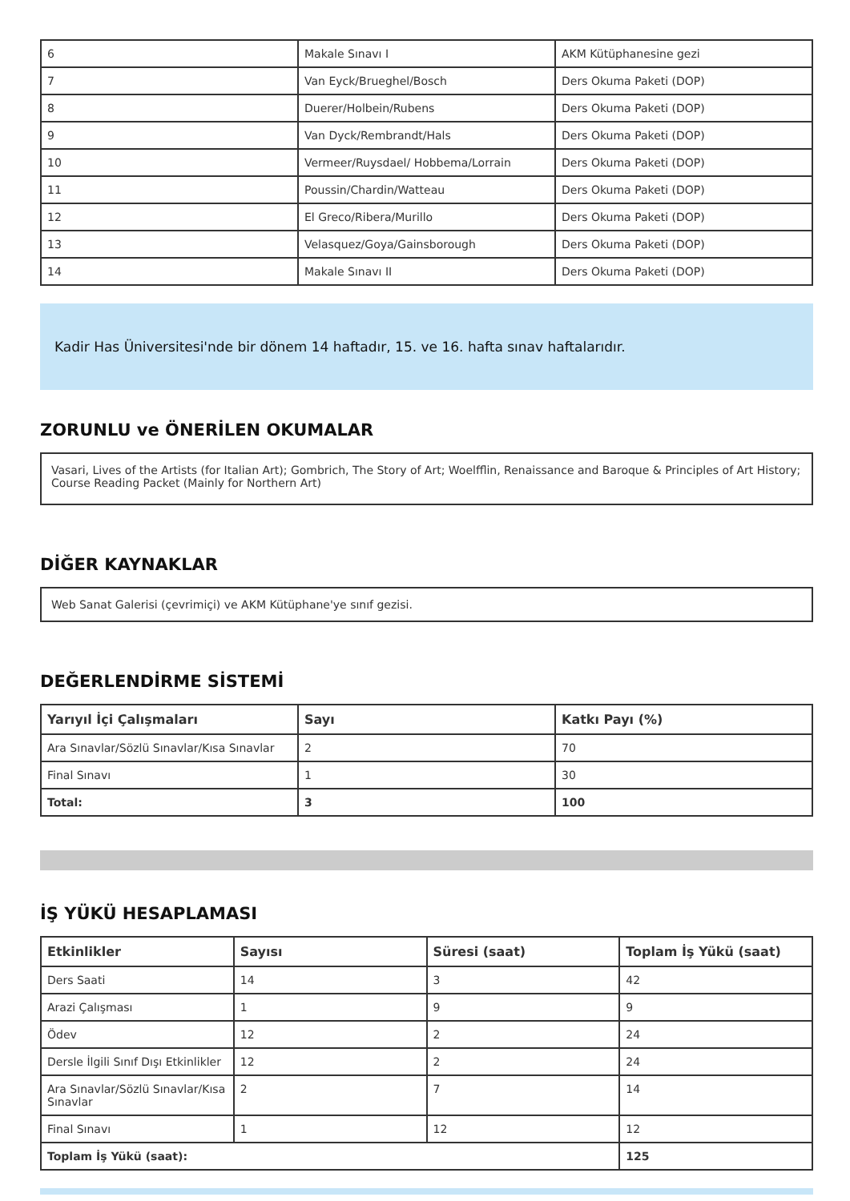| 6 | Makale Sınavı I | AKM Kütüphanesine gezi |
| 7 | Van Eyck/Brueghel/Bosch | Ders Okuma Paketi (DOP) |
| 8 | Duerer/Holbein/Rubens | Ders Okuma Paketi (DOP) |
| 9 | Van Dyck/Rembrandt/Hals | Ders Okuma Paketi (DOP) |
| 10 | Vermeer/Ruysdael/ Hobbema/Lorrain | Ders Okuma Paketi (DOP) |
| 11 | Poussin/Chardin/Watteau | Ders Okuma Paketi (DOP) |
| 12 | El Greco/Ribera/Murillo | Ders Okuma Paketi (DOP) |
| 13 | Velasquez/Goya/Gainsborough | Ders Okuma Paketi (DOP) |
| 14 | Makale Sınavı II | Ders Okuma Paketi (DOP) |
Kadir Has Üniversitesi'nde bir dönem 14 haftadır, 15. ve 16. hafta sınav haftalarıdır.
ZORUNLU ve ÖNERİLEN OKUMALAR
Vasari, Lives of the Artists (for Italian Art); Gombrich, The Story of Art; Woelfflin, Renaissance and Baroque & Principles of Art History; Course Reading Packet (Mainly for Northern Art)
DİĞER KAYNAKLAR
Web Sanat Galerisi (çevrimiçi) ve AKM Kütüphane'ye sınıf gezisi.
DEĞERLENDİRME SİSTEMİ
| Yarıyıl İçi Çalışmaları | Sayı | Katkı Payı (%) |
| --- | --- | --- |
| Ara Sınavlar/Sözlü Sınavlar/Kısa Sınavlar | 2 | 70 |
| Final Sınavı | 1 | 30 |
| Total: | 3 | 100 |
İŞ YÜKÜ HESAPLAMASI
| Etkinlikler | Sayısı | Süresi (saat) | Toplam İş Yükü (saat) |
| --- | --- | --- | --- |
| Ders Saati | 14 | 3 | 42 |
| Arazi Çalışması | 1 | 9 | 9 |
| Ödev | 12 | 2 | 24 |
| Dersle İlgili Sınıf Dışı Etkinlikler | 12 | 2 | 24 |
| Ara Sınavlar/Sözlü Sınavlar/Kısa Sınavlar | 2 | 7 | 14 |
| Final Sınavı | 1 | 12 | 12 |
| Toplam İş Yükü (saat): | | | 125 |